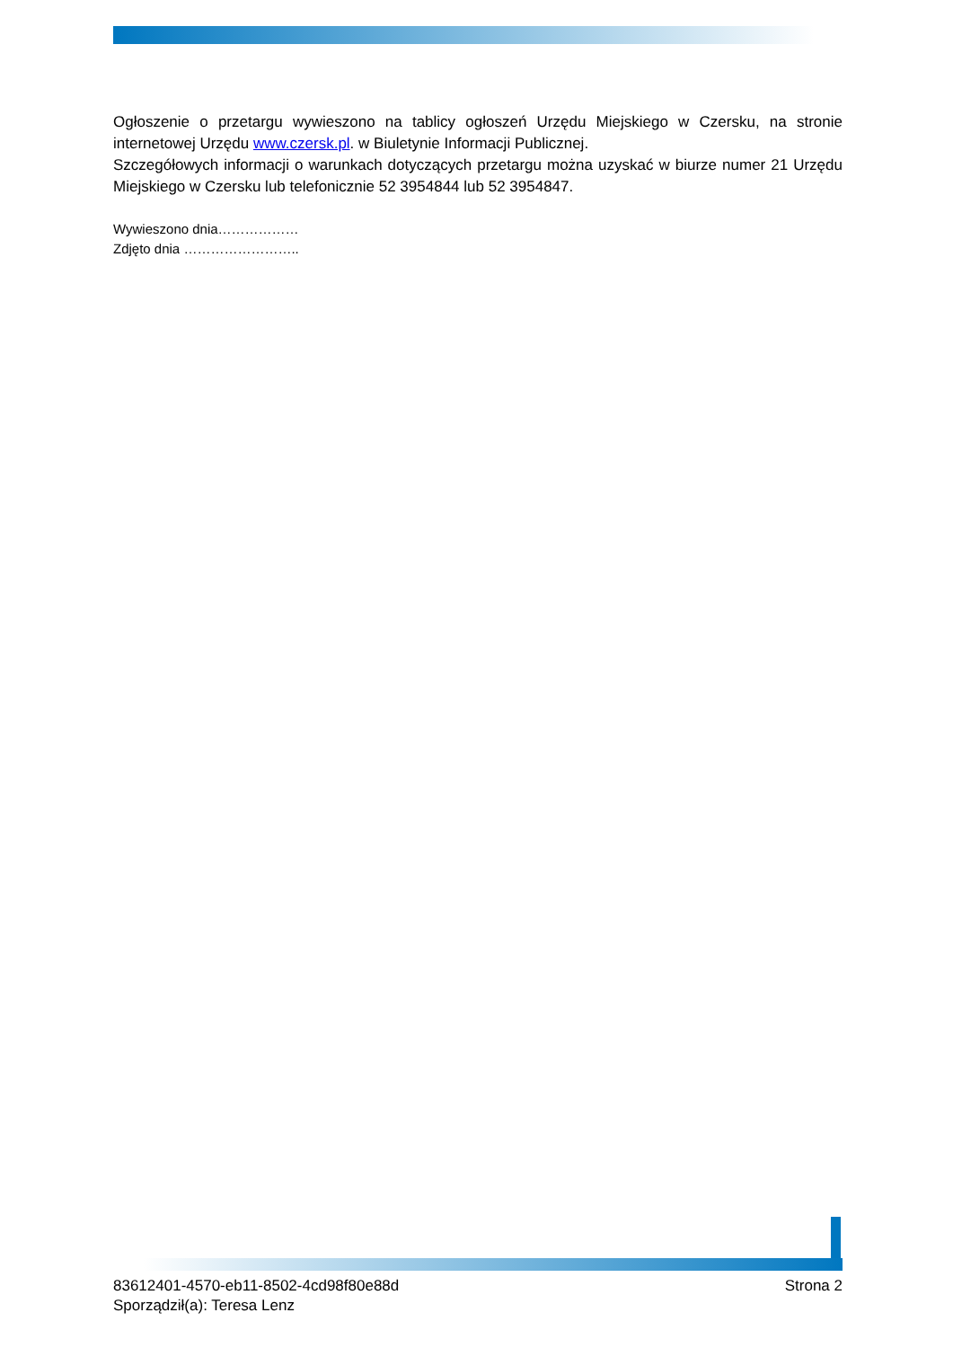Ogłoszenie o przetargu wywieszono na tablicy ogłoszeń Urzędu Miejskiego w Czersku, na stronie internetowej Urzędu www.czersk.pl. w Biuletynie Informacji Publicznej.
Szczegółowych informacji o warunkach dotyczących przetargu można uzyskać w biurze numer 21 Urzędu Miejskiego w Czersku lub telefonicznie 52 3954844 lub 52 3954847.
Wywieszono dnia………………
Zdjęto dnia ……………………..
83612401-4570-eb11-8502-4cd98f80e88d Strona 2
Sporządził(a): Teresa Lenz